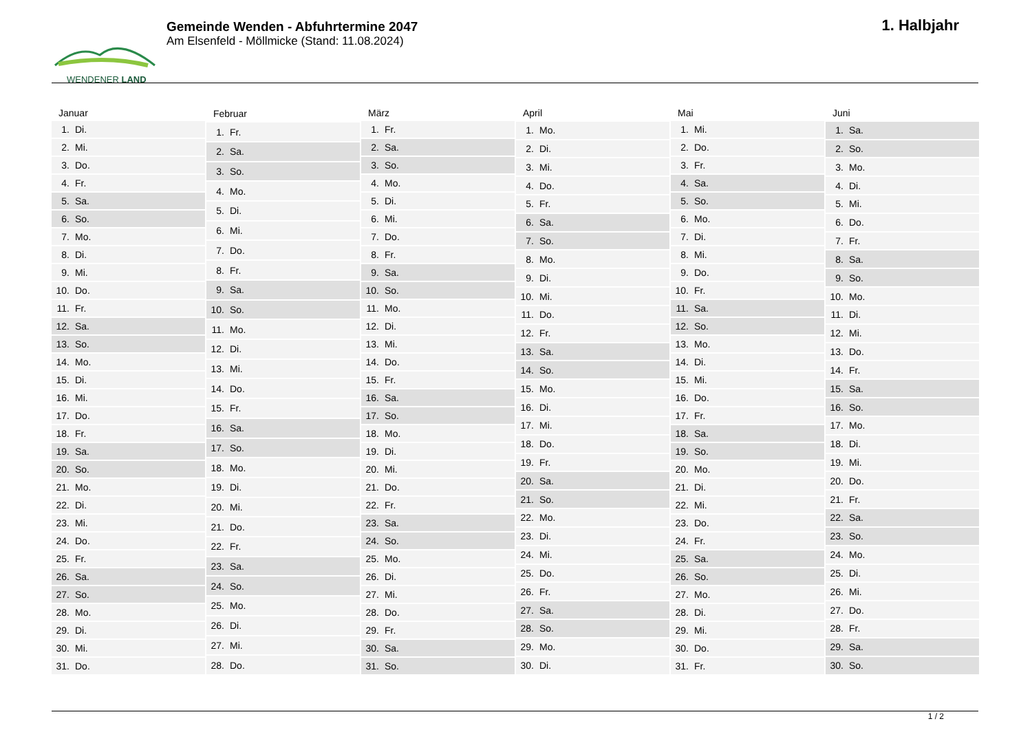WENDENER LAND
Gemeinde Wenden - Abfuhrtermine 2047
Am Elsenfeld - Möllmicke (Stand: 11.08.2024)
1. Halbjahr
| Januar |
| --- |
| 1. Di. |
| 2. Mi. |
| 3. Do. |
| 4. Fr. |
| 5. Sa. |
| 6. So. |
| 7. Mo. |
| 8. Di. |
| 9. Mi. |
| 10. Do. |
| 11. Fr. |
| 12. Sa. |
| 13. So. |
| 14. Mo. |
| 15. Di. |
| 16. Mi. |
| 17. Do. |
| 18. Fr. |
| 19. Sa. |
| 20. So. |
| 21. Mo. |
| 22. Di. |
| 23. Mi. |
| 24. Do. |
| 25. Fr. |
| 26. Sa. |
| 27. So. |
| 28. Mo. |
| 29. Di. |
| 30. Mi. |
| 31. Do. |
| Februar |
| --- |
| 1. Fr. |
| 2. Sa. |
| 3. So. |
| 4. Mo. |
| 5. Di. |
| 6. Mi. |
| 7. Do. |
| 8. Fr. |
| 9. Sa. |
| 10. So. |
| 11. Mo. |
| 12. Di. |
| 13. Mi. |
| 14. Do. |
| 15. Fr. |
| 16. Sa. |
| 17. So. |
| 18. Mo. |
| 19. Di. |
| 20. Mi. |
| 21. Do. |
| 22. Fr. |
| 23. Sa. |
| 24. So. |
| 25. Mo. |
| 26. Di. |
| 27. Mi. |
| 28. Do. |
| März |
| --- |
| 1. Fr. |
| 2. Sa. |
| 3. So. |
| 4. Mo. |
| 5. Di. |
| 6. Mi. |
| 7. Do. |
| 8. Fr. |
| 9. Sa. |
| 10. So. |
| 11. Mo. |
| 12. Di. |
| 13. Mi. |
| 14. Do. |
| 15. Fr. |
| 16. Sa. |
| 17. So. |
| 18. Mo. |
| 19. Di. |
| 20. Mi. |
| 21. Do. |
| 22. Fr. |
| 23. Sa. |
| 24. So. |
| 25. Mo. |
| 26. Di. |
| 27. Mi. |
| 28. Do. |
| 29. Fr. |
| 30. Sa. |
| 31. So. |
| April |
| --- |
| 1. Mo. |
| 2. Di. |
| 3. Mi. |
| 4. Do. |
| 5. Fr. |
| 6. Sa. |
| 7. So. |
| 8. Mo. |
| 9. Di. |
| 10. Mi. |
| 11. Do. |
| 12. Fr. |
| 13. Sa. |
| 14. So. |
| 15. Mo. |
| 16. Di. |
| 17. Mi. |
| 18. Do. |
| 19. Fr. |
| 20. Sa. |
| 21. So. |
| 22. Mo. |
| 23. Di. |
| 24. Mi. |
| 25. Do. |
| 26. Fr. |
| 27. Sa. |
| 28. So. |
| 29. Mo. |
| 30. Di. |
| Mai |
| --- |
| 1. Mi. |
| 2. Do. |
| 3. Fr. |
| 4. Sa. |
| 5. So. |
| 6. Mo. |
| 7. Di. |
| 8. Mi. |
| 9. Do. |
| 10. Fr. |
| 11. Sa. |
| 12. So. |
| 13. Mo. |
| 14. Di. |
| 15. Mi. |
| 16. Do. |
| 17. Fr. |
| 18. Sa. |
| 19. So. |
| 20. Mo. |
| 21. Di. |
| 22. Mi. |
| 23. Do. |
| 24. Fr. |
| 25. Sa. |
| 26. So. |
| 27. Mo. |
| 28. Di. |
| 29. Mi. |
| 30. Do. |
| 31. Fr. |
| Juni |
| --- |
| 1. Sa. |
| 2. So. |
| 3. Mo. |
| 4. Di. |
| 5. Mi. |
| 6. Do. |
| 7. Fr. |
| 8. Sa. |
| 9. So. |
| 10. Mo. |
| 11. Di. |
| 12. Mi. |
| 13. Do. |
| 14. Fr. |
| 15. Sa. |
| 16. So. |
| 17. Mo. |
| 18. Di. |
| 19. Mi. |
| 20. Do. |
| 21. Fr. |
| 22. Sa. |
| 23. So. |
| 24. Mo. |
| 25. Di. |
| 26. Mi. |
| 27. Do. |
| 28. Fr. |
| 29. Sa. |
| 30. So. |
1 / 2